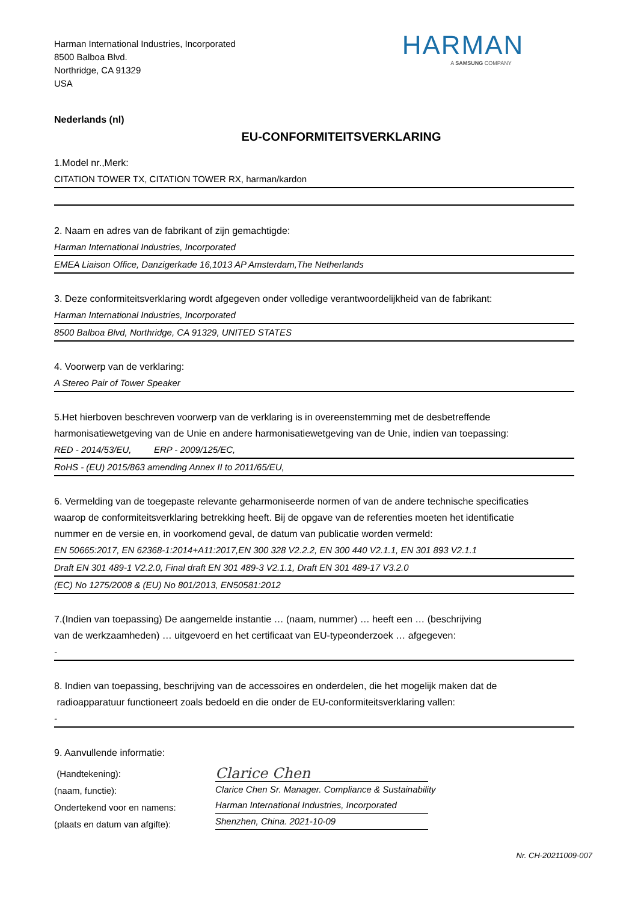Harman International Industries, Incorporated
8500 Balboa Blvd.
Northridge, CA 91329
USA
HARMAN
A SAMSUNG COMPANY
Nederlands (nl)
EU-CONFORMITEITSVERKLARING
1.Model nr.,Merk:
CITATION TOWER TX, CITATION TOWER RX, harman/kardon
2. Naam en adres van de fabrikant of zijn gemachtigde:
Harman International Industries, Incorporated
EMEA Liaison Office, Danzigerkade 16,1013 AP Amsterdam,The Netherlands
3. Deze conformiteitsverklaring wordt afgegeven onder volledige verantwoordelijkheid van de fabrikant:
Harman International Industries, Incorporated
8500 Balboa Blvd, Northridge, CA 91329, UNITED STATES
4. Voorwerp van de verklaring:
A Stereo Pair of Tower Speaker
5.Het hierboven beschreven voorwerp van de verklaring is in overeenstemming met de desbetreffende
harmonisatiewetgeving van de Unie en andere harmonisatiewetgeving van de Unie, indien van toepassing:
RED - 2014/53/EU, ERP - 2009/125/EC,
RoHS - (EU) 2015/863 amending Annex II to 2011/65/EU,
6. Vermelding van de toegepaste relevante geharmoniseerde normen of van de andere technische specificaties
waarop de conformiteitsverklaring betrekking heeft. Bij de opgave van de referenties moeten het identificatie
nummer en de versie en, in voorkomend geval, de datum van publicatie worden vermeld:
EN 50665:2017, EN 62368-1:2014+A11:2017,EN 300 328 V2.2.2, EN 300 440 V2.1.1, EN 301 893 V2.1.1
Draft EN 301 489-1 V2.2.0, Final draft EN 301 489-3 V2.1.1, Draft EN 301 489-17 V3.2.0
(EC) No 1275/2008 & (EU) No 801/2013, EN50581:2012
7.(Indien van toepassing) De aangemelde instantie … (naam, nummer) … heeft een … (beschrijving
van de werkzaamheden) … uitgevoerd en het certificaat van EU-typeonderzoek … afgegeven:
-
8. Indien van toepassing, beschrijving van de accessoires en onderdelen, die het mogelijk maken dat de
radioapparatuur functioneert zoals bedoeld en die onder de EU-conformiteitsverklaring vallen:
-
9. Aanvullende informatie:
(Handtekening):
(naam, functie):
Ondertekend voor en namens:
(plaats en datum van afgifte):
Clarice Chen
Clarice Chen Sr. Manager. Compliance & Sustainability
Harman International Industries, Incorporated
Shenzhen, China. 2021-10-09
Nr. CH-20211009-007